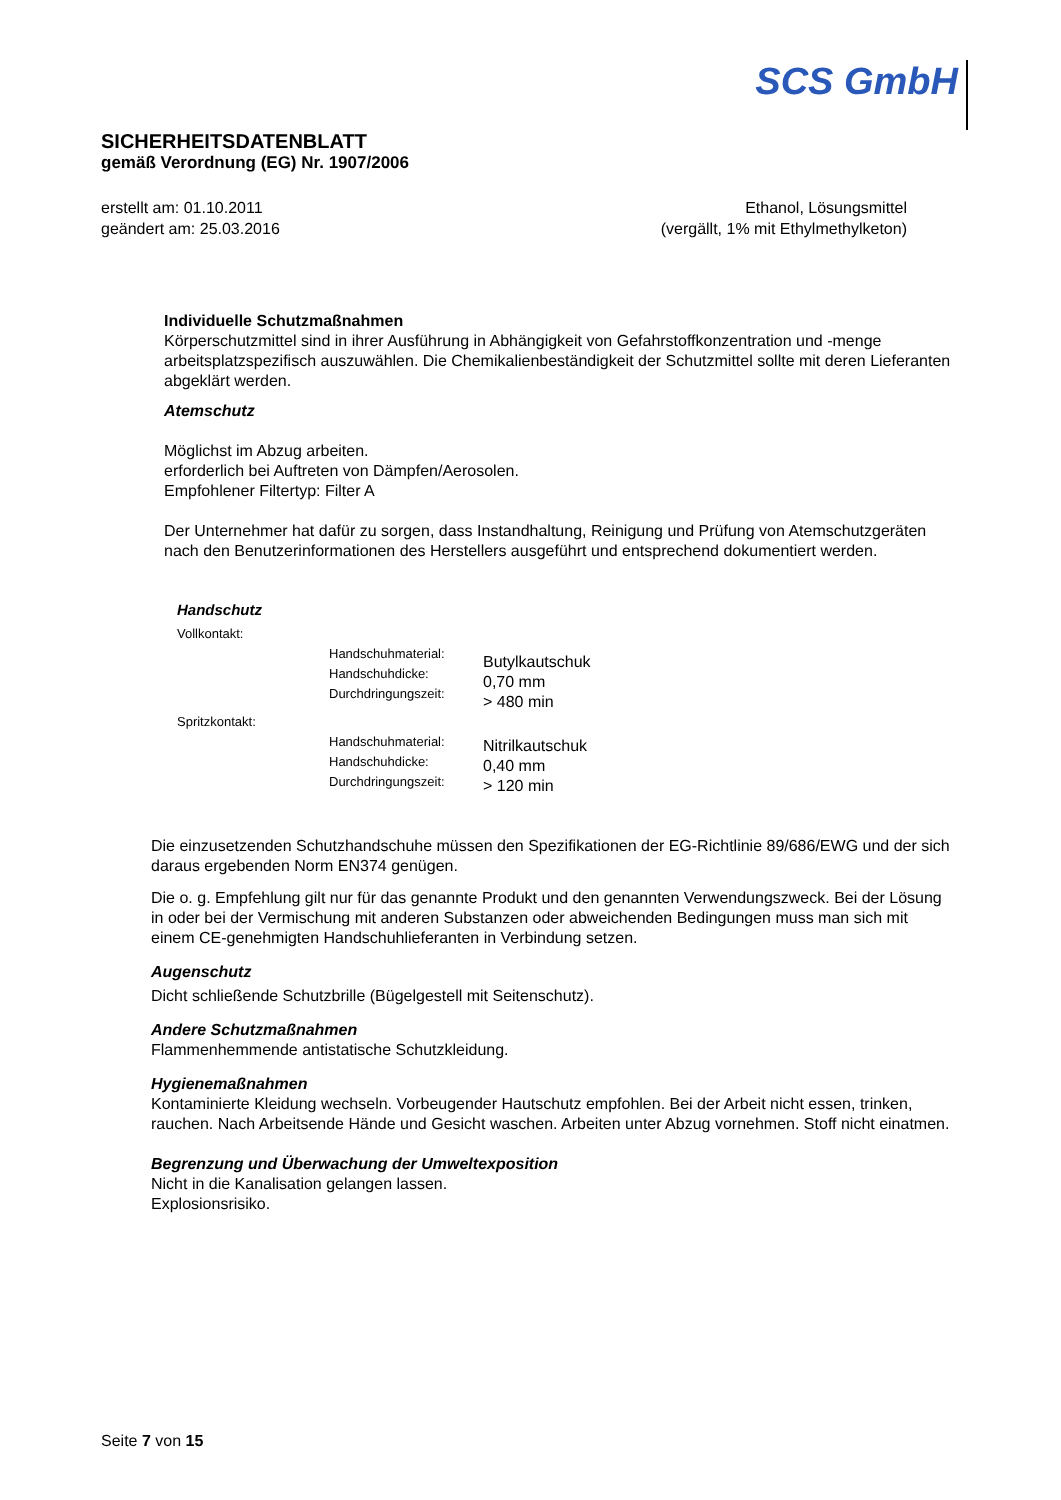SCS GmbH
SICHERHEITSDATENBLATT
gemäß Verordnung (EG) Nr. 1907/2006
erstellt am: 01.10.2011
geändert am: 25.03.2016
Ethanol, Lösungsmittel
(vergällt, 1% mit Ethylmethylketon)
Individuelle Schutzmaßnahmen
Körperschutzmittel sind in ihrer Ausführung in Abhängigkeit von Gefahrstoffkonzentration und -menge arbeitsplatzspezifisch auszuwählen. Die Chemikalienbeständigkeit der Schutzmittel sollte mit deren Lieferanten abgeklärt werden.
Atemschutz
Möglichst im Abzug arbeiten.
erforderlich bei Auftreten von Dämpfen/Aerosolen.
Empfohlener Filtertyp: Filter A
Der Unternehmer hat dafür zu sorgen, dass Instandhaltung, Reinigung und Prüfung von Atemschutzgeräten nach den Benutzerinformationen des Herstellers ausgeführt und entsprechend dokumentiert werden.
| Handschutz | | |
| Vollkontakt: | | |
| | Handschuhmaterial: Handschuhdicke: Durchdringungszeit: | Butylkautschuk 0,70 mm > 480 min |
| Spritzkontakt: | | |
| | Handschuhmaterial: Handschuhdicke: Durchdringungszeit: | Nitrilkautschuk 0,40 mm > 120 min |
Die einzusetzenden Schutzhandschuhe müssen den Spezifikationen der EG-Richtlinie 89/686/EWG und der sich daraus ergebenden Norm EN374 genügen.
Die o. g. Empfehlung gilt nur für das genannte Produkt und den genannten Verwendungszweck. Bei der Lösung in oder bei der Vermischung mit anderen Substanzen oder abweichenden Bedingungen muss man sich mit einem CE-genehmigten Handschuhlieferanten in Verbindung setzen.
Augenschutz
Dicht schließende Schutzbrille (Bügelgestell mit Seitenschutz).
Andere Schutzmaßnahmen
Flammenhemmende antistatische Schutzkleidung.
Hygienemaßnahmen
Kontaminierte Kleidung wechseln. Vorbeugender Hautschutz empfohlen. Bei der Arbeit nicht essen, trinken, rauchen. Nach Arbeitsende Hände und Gesicht waschen. Arbeiten unter Abzug vornehmen. Stoff nicht einatmen.
Begrenzung und Überwachung der Umweltexposition
Nicht in die Kanalisation gelangen lassen.
Explosionsrisiko.
Seite 7 von 15